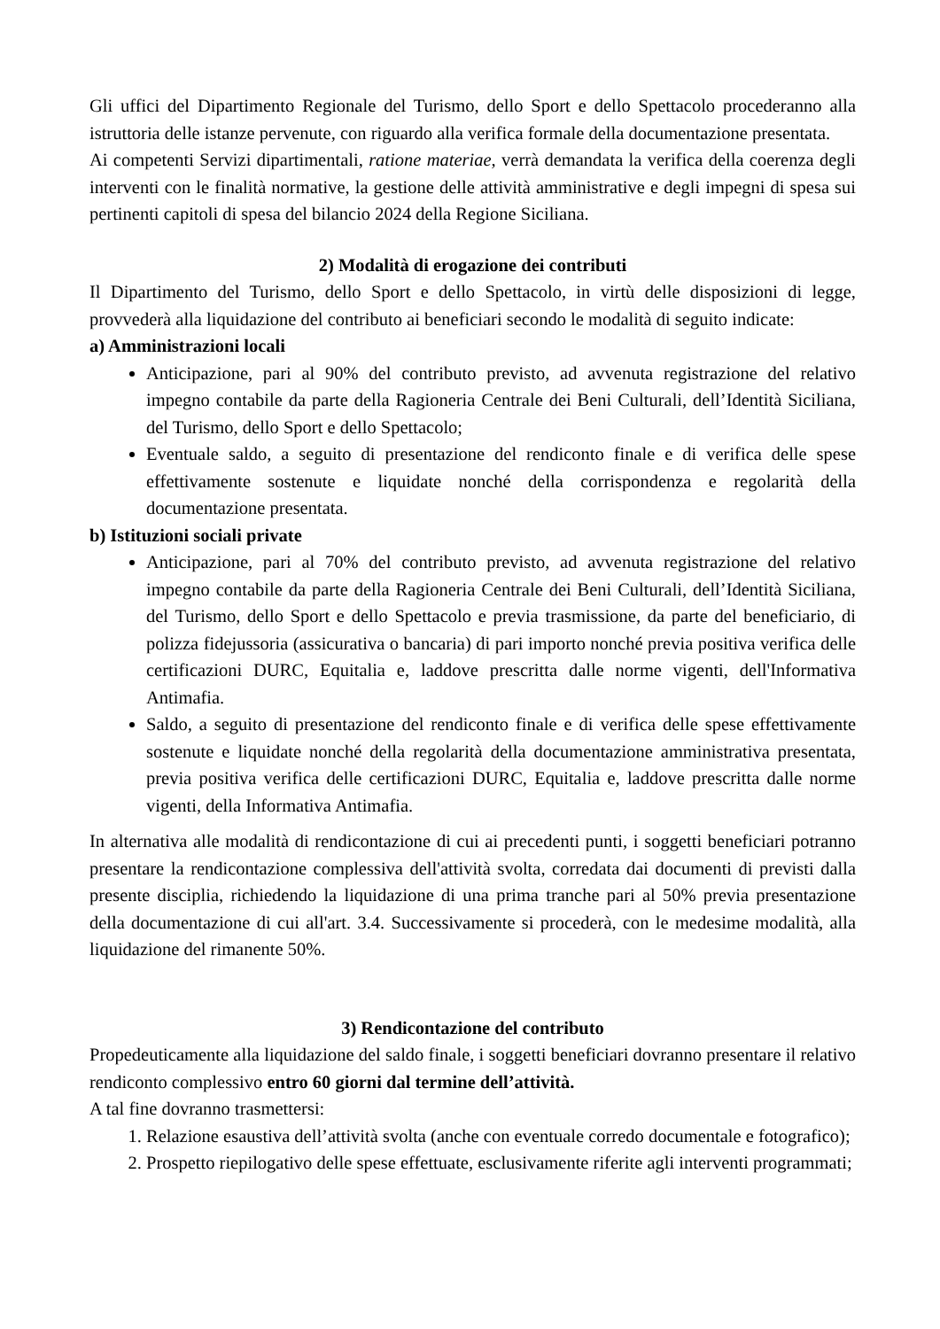Gli uffici del Dipartimento Regionale del Turismo, dello Sport e dello Spettacolo procederanno alla istruttoria delle istanze pervenute, con riguardo alla verifica formale della documentazione presentata.
Ai competenti Servizi dipartimentali, ratione materiae, verrà demandata la verifica della coerenza degli interventi con le finalità normative, la gestione delle attività amministrative e degli impegni di spesa sui pertinenti capitoli di spesa del bilancio 2024 della Regione Siciliana.
2) Modalità di erogazione dei contributi
Il Dipartimento del Turismo, dello Sport e dello Spettacolo, in virtù delle disposizioni di legge, provvederà alla liquidazione del contributo ai beneficiari secondo le modalità di seguito indicate:
a) Amministrazioni locali
Anticipazione, pari al 90% del contributo previsto, ad avvenuta registrazione del relativo impegno contabile da parte della Ragioneria Centrale dei Beni Culturali, dell’Identità Siciliana, del Turismo, dello Sport e dello Spettacolo;
Eventuale saldo, a seguito di presentazione del rendiconto finale e di verifica delle spese effettivamente sostenute e liquidate nonché della corrispondenza e regolarità della documentazione presentata.
b) Istituzioni sociali private
Anticipazione, pari al 70% del contributo previsto, ad avvenuta registrazione del relativo impegno contabile da parte della Ragioneria Centrale dei Beni Culturali, dell’Identità Siciliana, del Turismo, dello Sport e dello Spettacolo e previa trasmissione, da parte del beneficiario, di polizza fidejussoria (assicurativa o bancaria) di pari importo nonché previa positiva verifica delle certificazioni DURC, Equitalia e, laddove prescritta dalle norme vigenti, dell'Informativa Antimafia.
Saldo, a seguito di presentazione del rendiconto finale e di verifica delle spese effettivamente sostenute e liquidate nonché della regolarità della documentazione amministrativa presentata, previa positiva verifica delle certificazioni DURC, Equitalia e, laddove prescritta dalle norme vigenti, della Informativa Antimafia.
In alternativa alle modalità di rendicontazione di cui ai precedenti punti, i soggetti beneficiari potranno presentare la rendicontazione complessiva dell'attività svolta, corredata dai documenti di previsti dalla presente disciplia, richiedendo la liquidazione di una prima tranche pari al 50% previa presentazione della documentazione di cui all'art. 3.4. Successivamente si procederà, con le medesime modalità, alla liquidazione del rimanente 50%.
3) Rendicontazione del contributo
Propedeuticamente alla liquidazione del saldo finale, i soggetti beneficiari dovranno presentare il relativo rendiconto complessivo entro 60 giorni dal termine dell’attività.
A tal fine dovranno trasmettersi:
1. Relazione esaustiva dell’attività svolta (anche con eventuale corredo documentale e fotografico);
2. Prospetto riepilogativo delle spese effettuate, esclusivamente riferite agli interventi programmati;